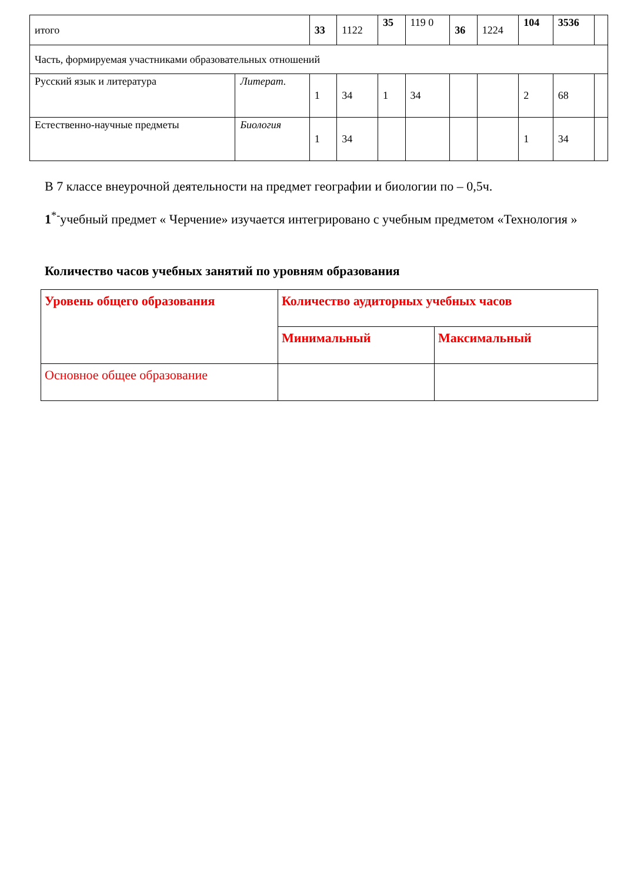| итого | | 33 | 1122 | 35 | 119 0 | 36 | 1224 | 104 | 3536 | |
| Часть, формируемая участниками образовательных отношений | | | | | | | | | | |
| Русский язык и литература | Литерат. | 1 | 34 | 1 | 34 | | | 2 | 68 | |
| Естественно-научные предметы | Биология | 1 | 34 | | | | | 1 | 34 | |
В 7 классе внеурочной деятельности на предмет географии и биологии по – 0,5ч.
1<sup>*-</sup>учебный предмет « Черчение» изучается интегрировано с учебным предметом «Технология »
Количество часов учебных занятий по уровням образования
| Уровень общего образования | Количество аудиторных учебных часов | |
| | Минимальный | Максимальный |
| Основное общее образование | | |